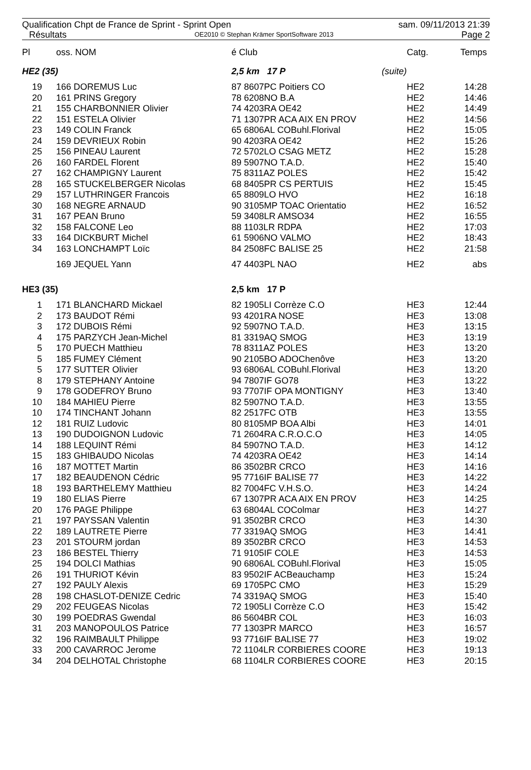Qualification Chpt de France de Sprint - Sprint Open sam. 09/11/2013 21:39
Résultats OE2010 © Stephan Krämer SportSoftware 2013 Page 2
| Pl | | oss. NOM | é Club | | Catg. | Temps |
| --- | --- | --- | --- | --- | --- | --- |
| HE2 (35) | | | 2,5 km 17 P | (suite) | | |
| 19 | | 166 DOREMUS Luc | 87 8607PC Poitiers CO | | HE2 | 14:28 |
| 20 | | 161 PRINS Gregory | 78 6208NO B.A | | HE2 | 14:46 |
| 21 | | 155 CHARBONNIER Olivier | 74 4203RA OE42 | | HE2 | 14:49 |
| 22 | | 151 ESTELA Olivier | 71 1307PR ACA AIX EN PROV | | HE2 | 14:56 |
| 23 | | 149 COLIN Franck | 65 6806AL COBuhl.Florival | | HE2 | 15:05 |
| 24 | | 159 DEVRIEUX Robin | 90 4203RA OE42 | | HE2 | 15:26 |
| 25 | | 156 PINEAU Laurent | 72 5702LO CSAG METZ | | HE2 | 15:28 |
| 26 | | 160 FARDEL Florent | 89 5907NO T.A.D. | | HE2 | 15:40 |
| 27 | | 162 CHAMPIGNY Laurent | 75 8311AZ POLES | | HE2 | 15:42 |
| 28 | | 165 STUCKELBERGER Nicolas | 68 8405PR CS PERTUIS | | HE2 | 15:45 |
| 29 | | 157 LUTHRINGER Francois | 65 8809LO HVO | | HE2 | 16:18 |
| 30 | | 168 NEGRE ARNAUD | 90 3105MP TOAC Orientatio | | HE2 | 16:52 |
| 31 | | 167 PEAN Bruno | 59 3408LR AMSO34 | | HE2 | 16:55 |
| 32 | | 158 FALCONE Leo | 88 1103LR RDPA | | HE2 | 17:03 |
| 33 | | 164 DICKBURT Michel | 61 5906NO VALMO | | HE2 | 18:43 |
| 34 | | 163 LONCHAMPT Loïc | 84 2508FC BALISE 25 | | HE2 | 21:58 |
| | | 169 JEQUEL Yann | 47 4403PL NAO | | HE2 | abs |
| HE3 (35) | | | 2,5 km 17 P | | | |
| 1 | | 171 BLANCHARD Mickael | 82 1905LI Corrèze C.O | | HE3 | 12:44 |
| 2 | | 173 BAUDOT Rémi | 93 4201RA NOSE | | HE3 | 13:08 |
| 3 | | 172 DUBOIS Rémi | 92 5907NO T.A.D. | | HE3 | 13:15 |
| 4 | | 175 PARZYCH Jean-Michel | 81 3319AQ SMOG | | HE3 | 13:19 |
| 5 | | 170 PUECH Matthieu | 78 8311AZ POLES | | HE3 | 13:20 |
| 5 | | 185 FUMEY Clément | 90 2105BO ADOChenôve | | HE3 | 13:20 |
| 5 | | 177 SUTTER Olivier | 93 6806AL COBuhl.Florival | | HE3 | 13:20 |
| 8 | | 179 STEPHANY Antoine | 94 7807IF GO78 | | HE3 | 13:22 |
| 9 | | 178 GODEFROY Bruno | 93 7707IF OPA MONTIGNY | | HE3 | 13:40 |
| 10 | | 184 MAHIEU Pierre | 82 5907NO T.A.D. | | HE3 | 13:55 |
| 10 | | 174 TINCHANT Johann | 82 2517FC OTB | | HE3 | 13:55 |
| 12 | | 181 RUIZ Ludovic | 80 8105MP BOA Albi | | HE3 | 14:01 |
| 13 | | 190 DUDOIGNON Ludovic | 71 2604RA C.R.O.C.O | | HE3 | 14:05 |
| 14 | | 188 LEQUINT Rémi | 84 5907NO T.A.D. | | HE3 | 14:12 |
| 15 | | 183 GHIBAUDO Nicolas | 74 4203RA OE42 | | HE3 | 14:14 |
| 16 | | 187 MOTTET Martin | 86 3502BR CRCO | | HE3 | 14:16 |
| 17 | | 182 BEAUDENON Cédric | 95 7716IF BALISE 77 | | HE3 | 14:22 |
| 18 | | 193 BARTHELEMY Matthieu | 82 7004FC V.H.S.O. | | HE3 | 14:24 |
| 19 | | 180 ELIAS Pierre | 67 1307PR ACA AIX EN PROV | | HE3 | 14:25 |
| 20 | | 176 PAGE Philippe | 63 6804AL COColmar | | HE3 | 14:27 |
| 21 | | 197 PAYSSAN Valentin | 91 3502BR CRCO | | HE3 | 14:30 |
| 22 | | 189 LAUTRETE Pierre | 77 3319AQ SMOG | | HE3 | 14:41 |
| 23 | | 201 STOURM jordan | 89 3502BR CRCO | | HE3 | 14:53 |
| 23 | | 186 BESTEL Thierry | 71 9105IF COLE | | HE3 | 14:53 |
| 25 | | 194 DOLCI Mathias | 90 6806AL COBuhl.Florival | | HE3 | 15:05 |
| 26 | | 191 THURIOT Kévin | 83 9502IF ACBeauchamp | | HE3 | 15:24 |
| 27 | | 192 PAULY Alexis | 69 1705PC CMO | | HE3 | 15:29 |
| 28 | | 198 CHASLOT-DENIZE Cedric | 74 3319AQ SMOG | | HE3 | 15:40 |
| 29 | | 202 FEUGEAS Nicolas | 72 1905LI Corrèze C.O | | HE3 | 15:42 |
| 30 | | 199 POEDRAS Gwendal | 86 5604BR COL | | HE3 | 16:03 |
| 31 | | 203 MANOPOULOS Patrice | 77 1303PR MARCO | | HE3 | 16:57 |
| 32 | | 196 RAIMBAULT Philippe | 93 7716IF BALISE 77 | | HE3 | 19:02 |
| 33 | | 200 CAVARROC Jerome | 72 1104LR CORBIERES COORE | | HE3 | 19:13 |
| 34 | | 204 DELHOTAL Christophe | 68 1104LR CORBIERES COORE | | HE3 | 20:15 |